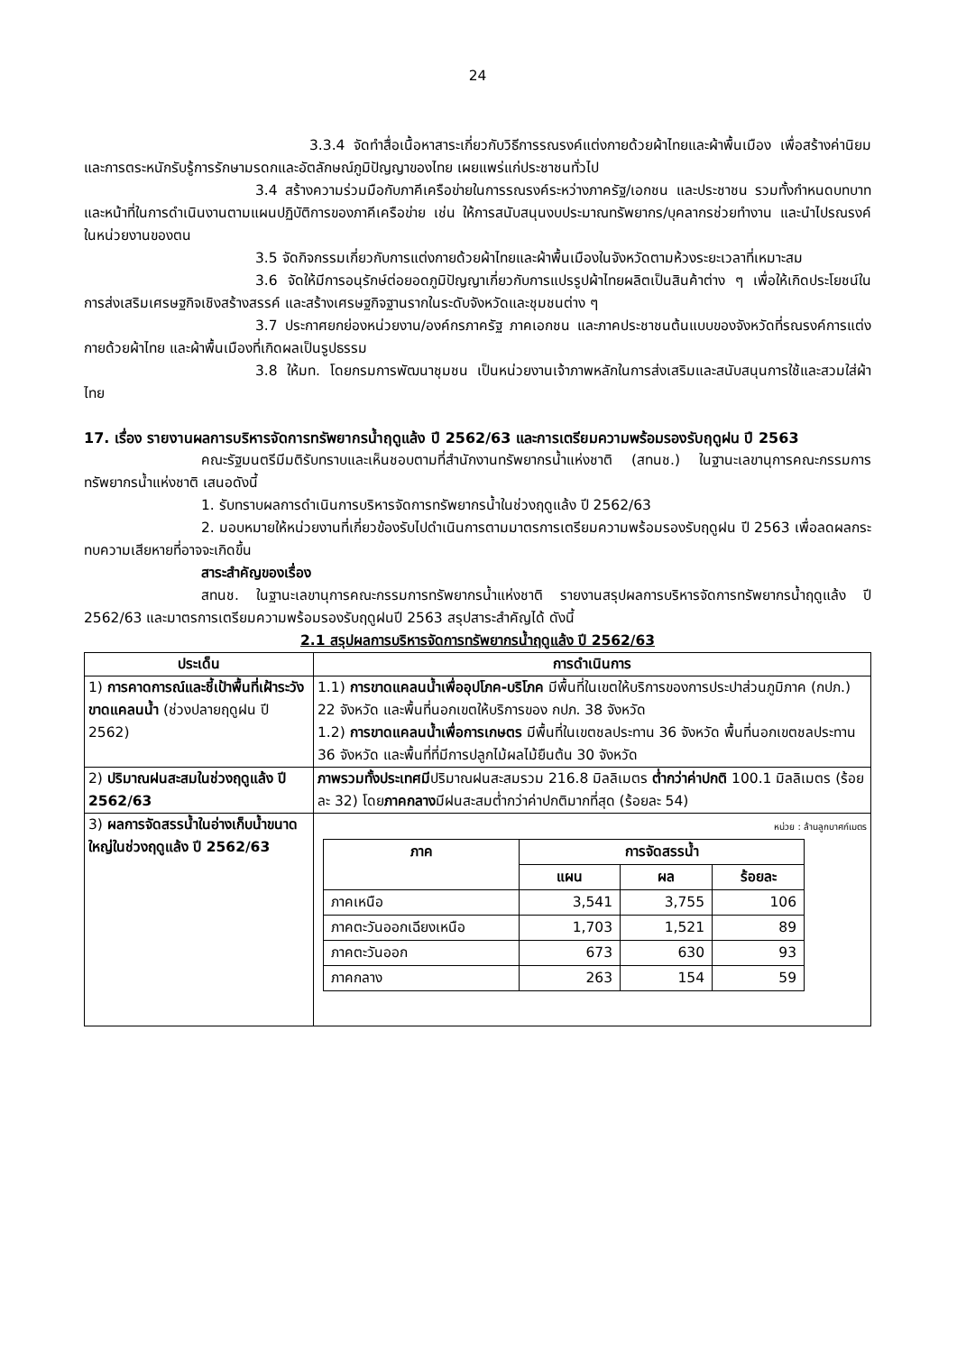24
3.3.4 จัดทำสื่อเนื้อหาสาระเกี่ยวกับวิธีการรณรงค์แต่งกายด้วยผ้าไทยและผ้าพื้นเมือง เพื่อสร้างค่านิยมและการตระหนักรับรู้การรักษามรดกและอัตลักษณ์ภูมิปัญญาของไทย เผยแพร่แก่ประชาชนทั่วไป
3.4 สร้างความร่วมมือกับภาคีเครือข่ายในการรณรงค์ระหว่างภาครัฐ/เอกชน และประชาชน รวมทั้งกำหนดบทบาทและหน้าที่ในการดำเนินงานตามแผนปฏิบัติการของภาคีเครือข่าย เช่น ให้การสนับสนุนงบประมาณทรัพยากร/บุคลากรช่วยทำงาน และนำไปรณรงค์ในหน่วยงานของตน
3.5 จัดกิจกรรมเกี่ยวกับการแต่งกายด้วยผ้าไทยและผ้าพื้นเมืองในจังหวัดตามห้วงระยะเวลาที่เหมาะสม
3.6 จัดให้มีการอนุรักษ์ต่อยอดภูมิปัญญาเกี่ยวกับการแปรรูปผ้าไทยผลิตเป็นสินค้าต่าง ๆ เพื่อให้เกิดประโยชน์ในการส่งเสริมเศรษฐกิจเชิงสร้างสรรค์ และสร้างเศรษฐกิจฐานรากในระดับจังหวัดและชุมชนต่าง ๆ
3.7 ประกาศยกย่องหน่วยงาน/องค์กรภาครัฐ ภาคเอกชน และภาคประชาชนต้นแบบของจังหวัดที่รณรงค์การแต่งกายด้วยผ้าไทย และผ้าพื้นเมืองที่เกิดผลเป็นรูปธรรม
3.8 ให้มท. โดยกรมการพัฒนาชุมชน เป็นหน่วยงานเจ้าภาพหลักในการส่งเสริมและสนับสนุนการใช้และสวมใส่ผ้าไทย
17. เรื่อง รายงานผลการบริหารจัดการทรัพยากรน้ำฤดูแล้ง ปี 2562/63 และการเตรียมความพร้อมรองรับฤดูฝน ปี 2563
คณะรัฐมนตรีมีมติรับทราบและเห็นชอบตามที่สำนักงานทรัพยากรน้ำแห่งชาติ (สทนช.) ในฐานะเลขานุการคณะกรรมการทรัพยากรน้ำแห่งชาติ เสนอดังนี้
1. รับทราบผลการดำเนินการบริหารจัดการทรัพยากรน้ำในช่วงฤดูแล้ง ปี 2562/63
2. มอบหมายให้หน่วยงานที่เกี่ยวข้องรับไปดำเนินการตามมาตรการเตรียมความพร้อมรองรับฤดูฝน ปี 2563 เพื่อลดผลกระทบความเสียหายที่อาจจะเกิดขึ้น
สาระสำคัญของเรื่อง
สทนช. ในฐานะเลขานุการคณะกรรมการทรัพยากรน้ำแห่งชาติ รายงานสรุปผลการบริหารจัดการทรัพยากรน้ำฤดูแล้ง ปี 2562/63 และมาตรการเตรียมความพร้อมรองรับฤดูฝนปี 2563 สรุปสาระสำคัญได้ ดังนี้
2.1 สรุปผลการบริหารจัดการทรัพยากรน้ำฤดูแล้ง ปี 2562/63
| ประเด็น | การดำเนินการ |
| --- | --- |
| 1) การคาดการณ์และชี้เป้าพื้นที่เฝ้าระวังขาดแคลนน้ำ (ช่วงปลายฤดูฝน ปี 2562) | 1.1) การขาดแคลนน้ำเพื่ออุปโภค-บริโภค มีพื้นที่ในเขตให้บริการของการประปาส่วนภูมิภาค (กปภ.) 22 จังหวัด และพื้นที่นอกเขตให้บริการของ กปภ. 38 จังหวัด 1.2) การขาดแคลนน้ำเพื่อการเกษตร มีพื้นที่ในเขตชลประทาน 36 จังหวัด พื้นที่นอกเขตชลประทาน 36 จังหวัด และพื้นที่ที่มีการปลูกไม้ผลไม้ยืนต้น 30 จังหวัด |
| 2) ปริมาณฝนสะสมในช่วงฤดูแล้ง ปี 2562/63 | ภาพรวมทั้งประเทศมี ปริมาณฝนสะสมรวม 216.8 มิลลิเมตร ต่ำกว่าค่าปกติ 100.1 มิลลิเมตร (ร้อยละ 32) โดย ภาคกลาง มีฝนสะสมต่ำกว่าค่าปกติมากที่สุด (ร้อยละ 54) |
| 3) ผลการจัดสรรน้ำในอ่างเก็บน้ำขนาดใหญ่ในช่วงฤดูแล้ง ปี 2562/63 | หน่วย : ล้านลูกบาศก์เมตร / ภาค / การจัดสรรน้ำ / / / / --- / --- / --- / --- / / / แผน / ผล / ร้อยละ / / ภาคเหนือ / 3,541 / 3,755 / 106 / / ภาคตะวันออกเฉียงเหนือ / 1,703 / 1,521 / 89 / / ภาคตะวันออก / 673 / 630 / 93 / / ภาคกลาง / 263 / 154 / 59 / |